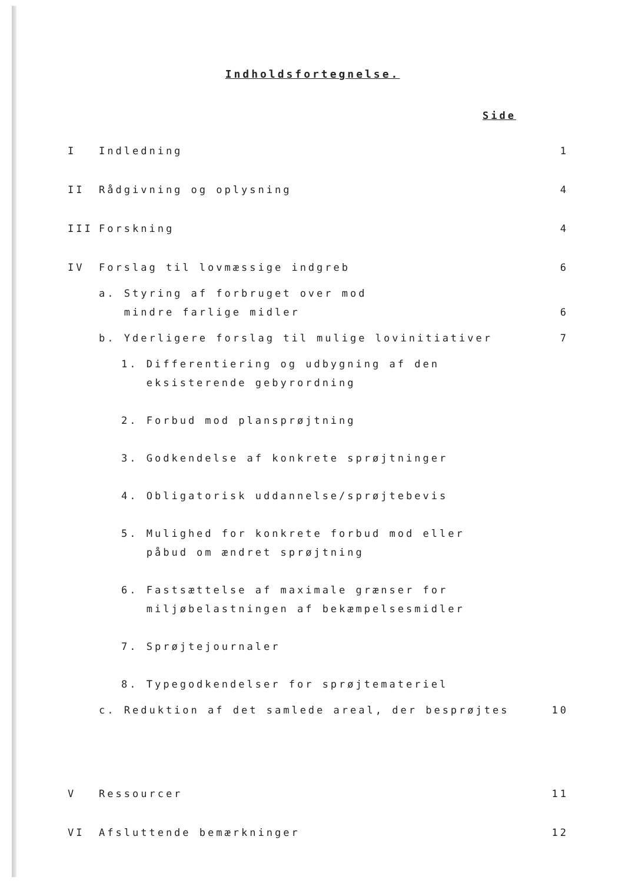Indholdsfortegnelse.
Side
| I | Indledning | 1 |
| II | Rådgivning og oplysning | 4 |
| III | Forskning | 4 |
| IV | Forslag til lovmæssige indgreb | 6 |
| | a. Styring af forbruget over mod mindre farlige midler | 6 |
| | b. Yderligere forslag til mulige lovinitiativer | 7 |
| | 1. Differentiering og udbygning af den eksisterende gebyrordning 2. Forbud mod plansprøjtning 3. Godkendelse af konkrete sprøjtninger 4. Obligatorisk uddannelse/sprøjtebevis 5. Mulighed for konkrete forbud mod eller påbud om ændret sprøjtning 6. Fastsættelse af maximale grænser for miljøbelastningen af bekæmpelsesmidler 7. Sprøjtejournaler 8. Typegodkendelser for sprøjtemateriel | |
| | c. Reduktion af det samlede areal, der besprøjtes | 10 |
| V | Ressourcer | 11 |
| VI | Afsluttende bemærkninger | 12 |